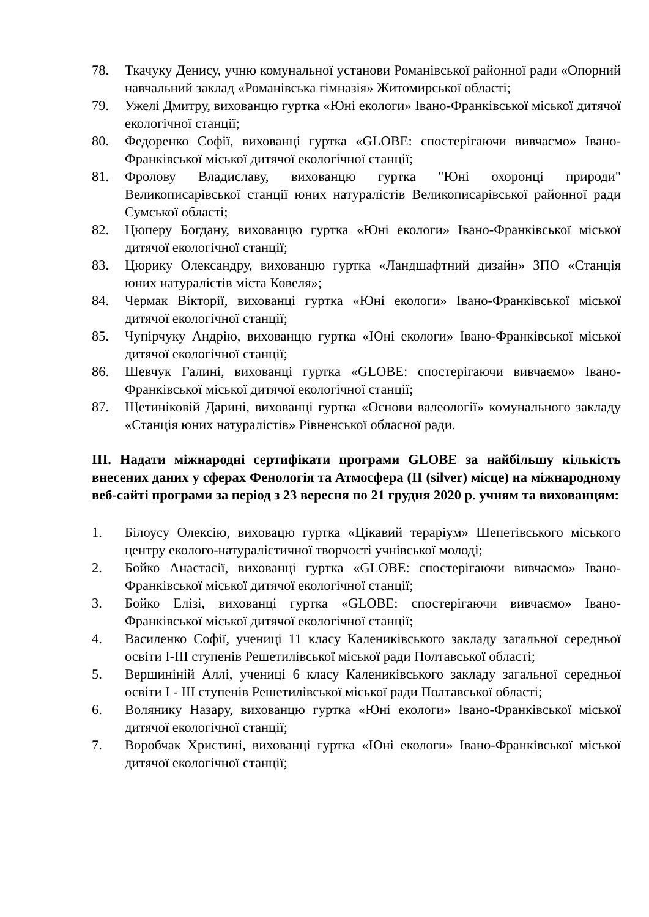78. Ткачуку Денису, учню комунальної установи Романівської районної ради «Опорний навчальний заклад «Романівська гімназія» Житомирської області;
79. Ужелі Дмитру, вихованцю гуртка «Юні екологи» Івано-Франківської міської дитячої екологічної станції;
80. Федоренко Софії, вихованці гуртка «GLOBE: спостерігаючи вивчаємо» Івано-Франківської міської дитячої екологічної станції;
81. Фролову Владиславу, вихованцю гуртка "Юні охоронці природи" Великописарівської станції юних натуралістів Великописарівської районної ради Сумської області;
82. Цюперу Богдану, вихованцю гуртка «Юні екологи» Івано-Франківської міської дитячої екологічної станції;
83. Цюрику Олександру, вихованцю гуртка «Ландшафтний дизайн» ЗПО «Станція юних натуралістів міста Ковеля»;
84. Чермак Вікторії, вихованці гуртка «Юні екологи» Івано-Франківської міської дитячої екологічної станції;
85. Чупірчуку Андрію, вихованцю гуртка «Юні екологи» Івано-Франківської міської дитячої екологічної станції;
86. Шевчук Галині, вихованці гуртка «GLOBE: спостерігаючи вивчаємо» Івано-Франківської міської дитячої екологічної станції;
87. Щетиніковій Дарині, вихованці гуртка «Основи валеології» комунального закладу «Станція юних натуралістів» Рівненської обласної ради.
ІІІ. Надати міжнародні сертифікати програми GLOBE за найбільшу кількість внесених даних у сферах Фенологія та Атмосфера (II (silver) місце) на міжнародному веб-сайті програми за період з 23 вересня по 21 грудня 2020 р. учням та вихованцям:
1. Білоусу Олексію, виховацю гуртка «Цікавий тераріум» Шепетівського міського центру еколого-натуралістичної творчості учнівської молоді;
2. Бойко Анастасії, вихованці гуртка «GLOBE: спостерігаючи вивчаємо» Івано-Франківської міської дитячої екологічної станції;
3. Бойко Елізі, вихованці гуртка «GLOBE: спостерігаючи вивчаємо» Івано-Франківської міської дитячої екологічної станції;
4. Василенко Софії, учениці 11 класу Калениківського закладу загальної середньої освіти І-ІІІ ступенів Решетилівської міської ради Полтавської області;
5. Вершиніній Аллі, учениці 6 класу Калениківського закладу загальної середньої освіти І - ІІІ ступенів Решетилівської міської ради Полтавської області;
6. Волянику Назару, вихованцю гуртка «Юні екологи» Івано-Франківської міської дитячої екологічної станції;
7. Воробчак Христині, вихованці гуртка «Юні екологи» Івано-Франківської міської дитячої екологічної станції;